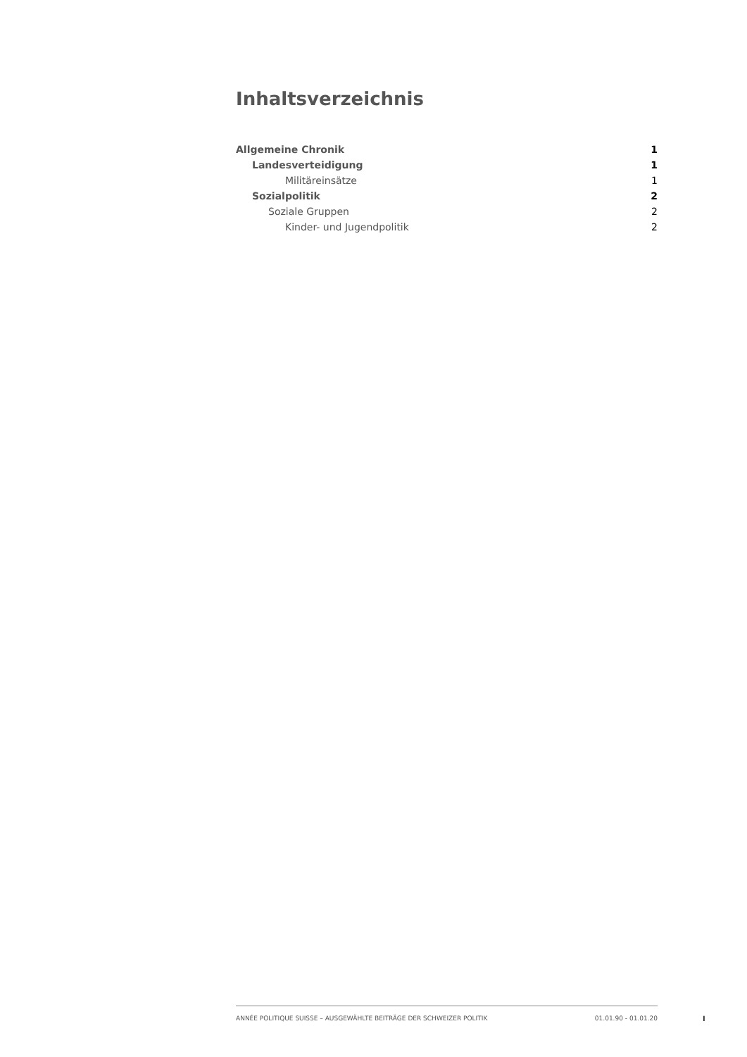Inhaltsverzeichnis
Allgemeine Chronik 1
Landesverteidigung 1
Militäreinsätze 1
Sozialpolitik 2
Soziale Gruppen 2
Kinder- und Jugendpolitik 2
ANNÉE POLITIQUE SUISSE – AUSGEWÄHLTE BEITRÄGE DER SCHWEIZER POLITIK 01.01.90 - 01.01.20
I